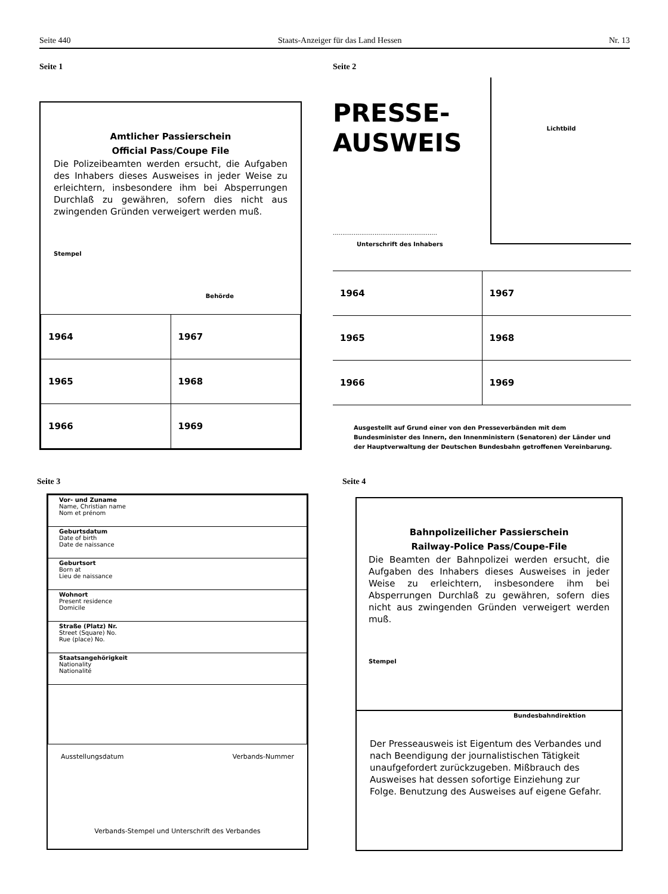Seite 440 Staats-Anzeiger für das Land Hessen Nr. 13
Seite 1
Amtlicher Passierschein
Official Pass/Coupe File
Die Polizeibeamten werden ersucht, die Aufgaben des Inhabers dieses Ausweises in jeder Weise zu erleichtern, insbesondere ihm bei Absperrungen Durchlaß zu gewähren, sofern dies nicht aus zwingenden Gründen verweigert werden muß.
Stempel
Behörde
| 1964 | 1967 |
| 1965 | 1968 |
| 1966 | 1969 |
Seite 2
PRESSE-
AUSWEIS
.......................................................
Unterschrift des Inhabers
Lichtbild
| 1964 | 1967 |
| 1965 | 1968 |
| 1966 | 1969 |
Ausgestellt auf Grund einer von den Presseverbänden mit dem Bundesminister des Innern, den Innenministern (Senatoren) der Länder und der Hauptverwaltung der Deutschen Bundesbahn getroffenen Vereinbarung.
Seite 3
| Vor- und Zuname Name, Christian name Nom et prénom |
| Geburtsdatum Date of birth Date de naissance |
| Geburtsort Born at Lieu de naissance |
| Wohnort Present residence Domicile |
| Straße (Platz) Nr. Street (Square) No. Rue (place) No. |
| Staatsangehörigkeit Nationality Nationalité |
Ausstellungsdatum Verbands-Nummer
Verbands-Stempel und Unterschrift des Verbandes
Seite 4
Bahnpolizeilicher Passierschein
Railway-Police Pass/Coupe-File
Die Beamten der Bahnpolizei werden ersucht, die Aufgaben des Inhabers dieses Ausweises in jeder Weise zu erleichtern, insbesondere ihm bei Absperrungen Durchlaß zu gewähren, sofern dies nicht aus zwingenden Gründen verweigert werden muß.
Stempel
Bundesbahndirektion
Der Presseausweis ist Eigentum des Verbandes und nach Beendigung der journalistischen Tätigkeit unaufgefordert zurückzugeben. Mißbrauch des Ausweises hat dessen sofortige Einziehung zur Folge. Benutzung des Ausweises auf eigene Gefahr.